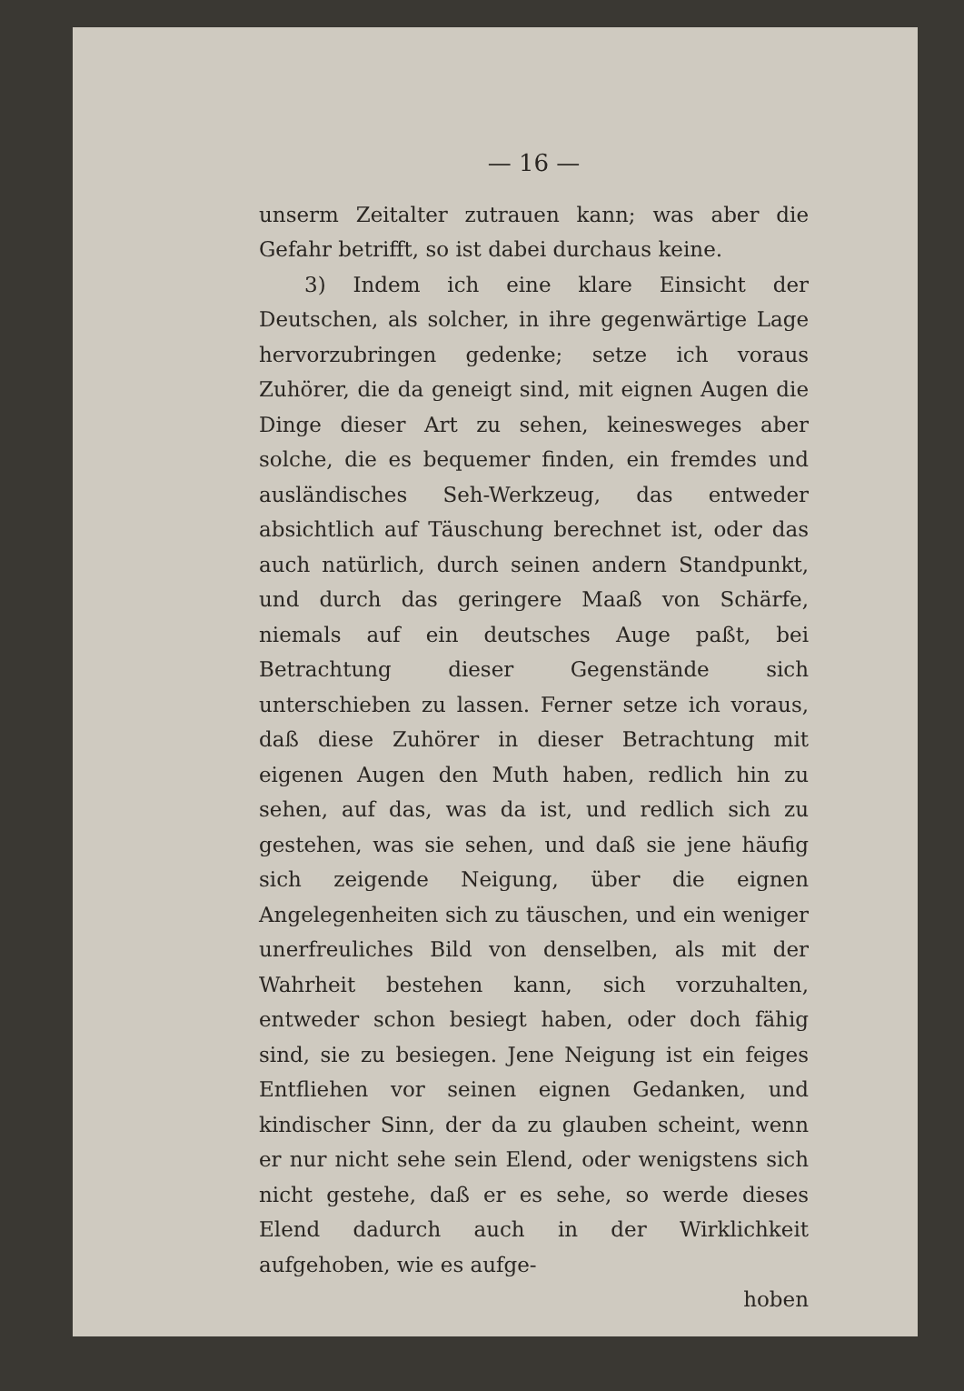— 16 —
unserm Zeitalter zutrauen kann; was aber die Gefahr betrifft, so ist dabei durchaus keine.
3) Indem ich eine klare Einsicht der Deutschen, als solcher, in ihre gegenwärtige Lage hervorzubringen gedenke; setze ich voraus Zuhörer, die da geneigt sind, mit eignen Augen die Dinge dieser Art zu sehen, keinesweges aber solche, die es bequemer finden, ein fremdes und ausländisches Seh-Werkzeug, das entweder absichtlich auf Täuschung berechnet ist, oder das auch natürlich, durch seinen andern Standpunkt, und durch das geringere Maaß von Schärfe, niemals auf ein deutsches Auge paßt, bei Betrachtung dieser Gegenstände sich unterschieben zu lassen. Ferner setze ich voraus, daß diese Zuhörer in dieser Betrachtung mit eigenen Augen den Muth haben, redlich hin zu sehen, auf das, was da ist, und redlich sich zu gestehen, was sie sehen, und daß sie jene häufig sich zeigende Neigung, über die eignen Angelegenheiten sich zu täuschen, und ein weniger unerfreuliches Bild von denselben, als mit der Wahrheit bestehen kann, sich vorzuhalten, entweder schon besiegt haben, oder doch fähig sind, sie zu besiegen. Jene Neigung ist ein feiges Entfliehen vor seinen eignen Gedanken, und kindischer Sinn, der da zu glauben scheint, wenn er nur nicht sehe sein Elend, oder wenigstens sich nicht gestehe, daß er es sehe, so werde dieses Elend dadurch auch in der Wirklichkeit aufgehoben, wie es aufge-
hoben